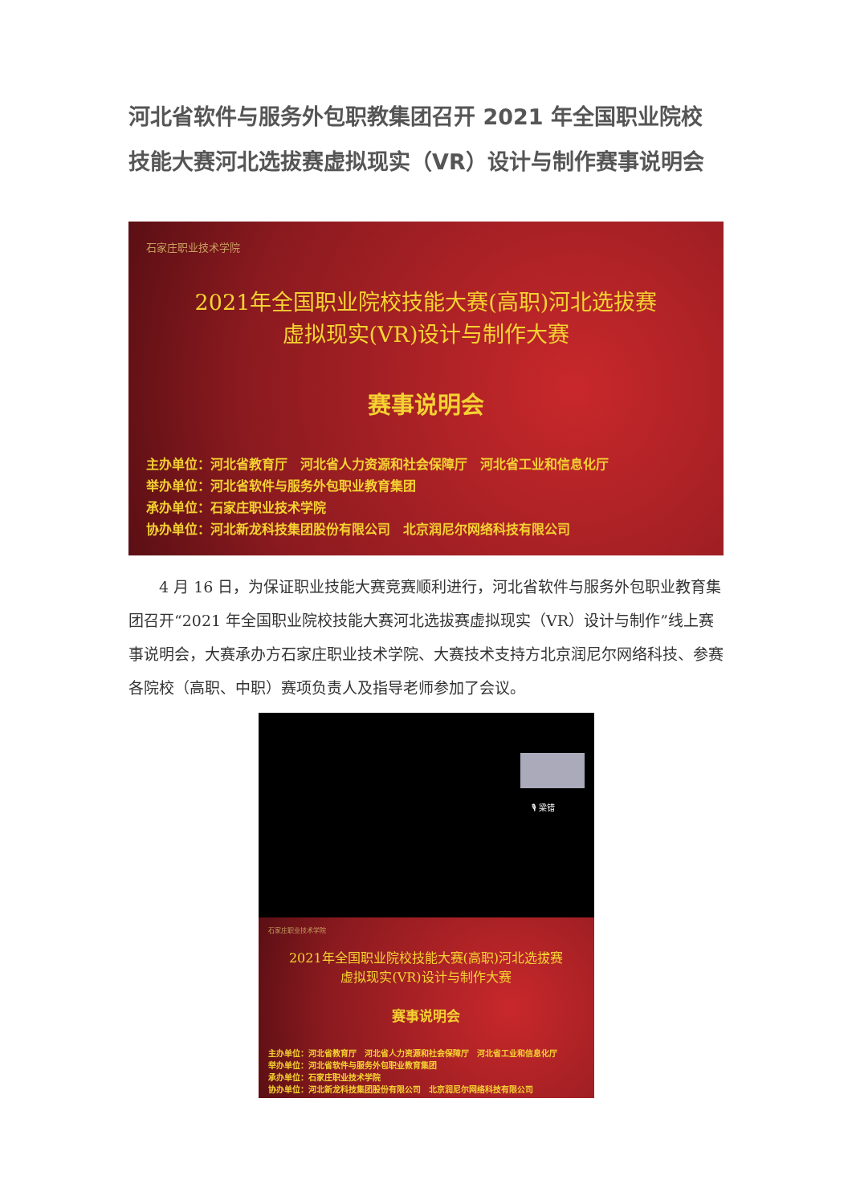河北省软件与服务外包职教集团召开 2021 年全国职业院校技能大赛河北选拔赛虚拟现实（VR）设计与制作赛事说明会
石家庄职业技术学院
2021年全国职业院校技能大赛(高职)河北选拔赛
虚拟现实(VR)设计与制作大赛
赛事说明会
主办单位：河北省教育厅　河北省人力资源和社会保障厅　河北省工业和信息化厅
举办单位：河北省软件与服务外包职业教育集团
承办单位：石家庄职业技术学院
协办单位：河北新龙科技集团股份有限公司　北京润尼尔网络科技有限公司
4 月 16 日，为保证职业技能大赛竞赛顺利进行，河北省软件与服务外包职业教育集团召开“2021 年全国职业院校技能大赛河北选拔赛虚拟现实（VR）设计与制作”线上赛事说明会，大赛承办方石家庄职业技术学院、大赛技术支持方北京润尼尔网络科技、参赛各院校（高职、中职）赛项负责人及指导老师参加了会议。
🎙 梁错
石家庄职业技术学院
2021年全国职业院校技能大赛(高职)河北选拔赛
虚拟现实(VR)设计与制作大赛
赛事说明会
主办单位：河北省教育厅　河北省人力资源和社会保障厅　河北省工业和信息化厅
举办单位：河北省软件与服务外包职业教育集团
承办单位：石家庄职业技术学院
协办单位：河北新龙科技集团股份有限公司　北京润尼尔网络科技有限公司